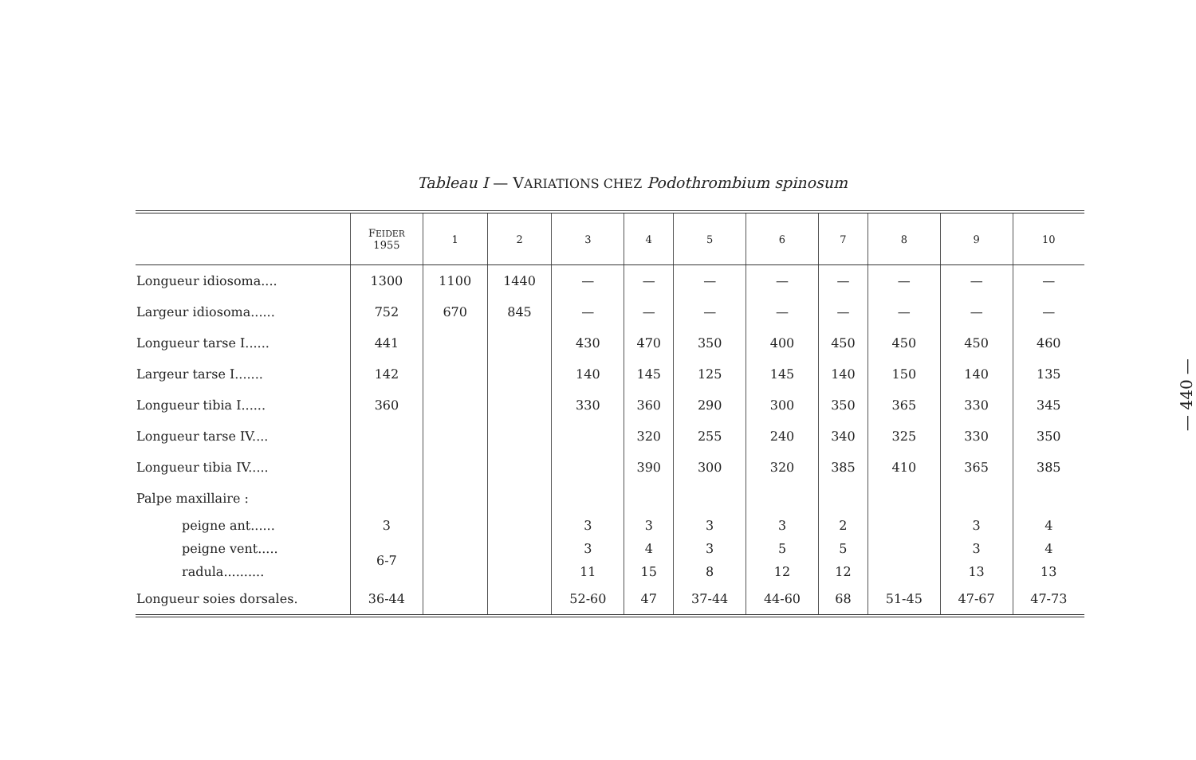Tableau I — VARIATIONS CHEZ Podothrombium spinosum
| | F EIDER 1955 | 1 | 2 | 3 | 4 | 5 | 6 | 7 | 8 | 9 | 10 |
| --- | --- | --- | --- | --- | --- | --- | --- | --- | --- | --- | --- |
| Longueur idiosoma.... | 1300 | 1100 | 1440 | — | — | — | — | — | — | — | — |
| Largeur idiosoma...... | 752 | 670 | 845 | — | — | — | — | — | — | — | — |
| Longueur tarse I...... | 441 | | | 430 | 470 | 350 | 400 | 450 | 450 | 450 | 460 |
| Largeur tarse I....... | 142 | | | 140 | 145 | 125 | 145 | 140 | 150 | 140 | 135 |
| Longueur tibia I...... | 360 | | | 330 | 360 | 290 | 300 | 350 | 365 | 330 | 345 |
| Longueur tarse IV.... | | | | | 320 | 255 | 240 | 340 | 325 | 330 | 350 |
| Longueur tibia IV..... | | | | | 390 | 300 | 320 | 385 | 410 | 365 | 385 |
| Palpe maxillaire : | | | | | | | | | | | |
| peigne ant...... | 3 | | | 3 | 3 | 3 | 3 | 2 | | 3 | 4 |
| peigne vent..... | 6-7 | | | 3 | 4 | 3 | 5 | 5 | | 3 | 4 |
| radula.......... | | | | 11 | 15 | 8 | 12 | 12 | | 13 | 13 |
| Longueur soies dorsales. | 36-44 | | | 52-60 | 47 | 37-44 | 44-60 | 68 | 51-45 | 47-67 | 47-73 |
— 440 —